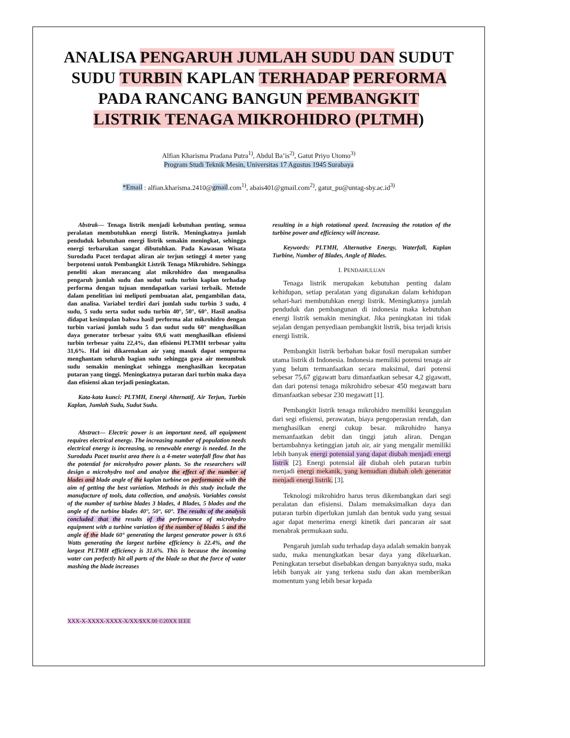ANALISA PENGARUH JUMLAH SUDU DAN SUDUT SUDU TURBIN KAPLAN TERHADAP PERFORMA PADA RANCANG BANGUN PEMBANGKIT LISTRIK TENAGA MIKROHIDRO (PLTMH)
Alfian Kharisma Pradana Putra<sup>1)</sup>, Abdul Ba’is<sup>2)</sup>, Gatut Priyo Utomo<sup>3)</sup>
Program Studi Teknik Mesin, Universitas 17 Agustus 1945 Surabaya
*Email : alfian.kharisma.2410@gmail.com<sup>1)</sup>, abais401@gmail.com<sup>2)</sup>, gatut_pu@untag-sby.ac.id<sup>3)</sup>
Abstrak— Tenaga listrik menjadi kebutuhan penting, semua peralatan membutuhkan energi listrik. Meningkatnya jumlah penduduk kebutuhan energi listrik semakin meningkat, sehingga energi terbarukan sangat dibutuhkan. Pada Kawasan Wisata Surodadu Pacet terdapat aliran air terjun setinggi 4 meter yang berpotensi untuk Pembangkit Listrik Tenaga Mikrohidro. Sehingga peneliti akan merancang alat mikrohidro dan menganalisa pengaruh jumlah sudu dan sudut sudu turbin kaplan terhadap performa dengan tujuan mendapatkan variasi terbaik. Metode dalam penelitian ini meliputi pembuatan alat, pengambilan data, dan analisa. Variabel terdiri dari jumlah sudu turbin 3 sudu, 4 sudu, 5 sudu serta sudut sudu turbin 40°, 50°, 60°. Hasil analisa didapat kesimpulan bahwa hasil performa alat mikrohidro dengan turbin variasi jumlah sudu 5 dan sudut sudu 60° menghasilkan daya generator terbesar yaitu 69,6 watt menghasilkan efisiensi turbin terbesar yaitu 22,4%, dan efisiensi PLTMH terbesar yaitu 31,6%. Hal ini dikarenakan air yang masuk dapat sempurna menghantam seluruh bagian sudu sehingga gaya air menumbuk sudu semakin meningkat sehingga menghasilkan kecepatan putaran yang tinggi. Meningkatnya putaran dari turbin maka daya dan efisiensi akan terjadi peningkatan.
Kata-kata kunci: PLTMH, Energi Alternatif, Air Terjun, Turbin Kaplan, Jumlah Sudu, Sudut Sudu.
Abstract— Electric power is an important need, all equipment requires electrical energy. The increasing number of population needs electrical energy is increasing, so renewable energy is needed. In the Surodadu Pacet tourist area there is a 4-meter waterfall flow that has the potential for microhydro power plants. So the researchers will design a microhydro tool and analyze the effect of the number of blades and blade angle of the kaplan turbine on performance with the aim of getting the best variation. Methods in this study include the manufacture of tools, data collection, and analysis. Variables consist of the number of turbine blades 3 blades, 4 Blades, 5 blades and the angle of the turbine blades 40°, 50°, 60°. The results of the analysis concluded that the results of the performance of microhydro equipment with a turbine variation of the number of blades 5 and the angle of the blade 60° generating the largest generator power is 69.6 Watts generating the largest turbine efficiency is 22.4%, and the largest PLTMH efficiency is 31.6%. This is because the incoming water can perfectly hit all parts of the blade so that the force of water mashing the blade increases
resulting in a high rotational speed. Increasing the rotation of the turbine power and efficiency will increase.
Keywords: PLTMH, Alternative Energy, Waterfall, Kaplan Turbine, Number of Blades, Angle of Blades.
I. PENDAHULUAN
Tenaga listrik merupakan kebutuhan penting dalam kehidupan, setiap peralatan yang digunakan dalam kehidupan sehari-hari membutuhkan energi listrik. Meningkatnya jumlah penduduk dan pembangunan di indonesia maka kebutuhan energi listrik semakin meningkat. Jika peningkatan ini tidak sejalan dengan penyediaan pembangkit listrik, bisa terjadi krisis energi listrik.
Pembangkit listrik berbahan bakar fosil merupakan sumber utama listrik di Indonesia. Indonesia memiliki potensi tenaga air yang belum termanfaatkan secara maksimal, dari potensi sebesar 75,67 gigawatt baru dimanfaatkan sebesar 4,2 gigawatt, dan dari potensi tenaga mikrohidro sebesar 450 megawatt baru dimanfaatkan sebesar 230 megawatt [1].
Pembangkit listrik tenaga mikrohidro memiliki keunggulan dari segi efisiensi, perawatan, biaya pengoperasian rendah, dan menghasilkan energi cukup besar. mikrohidro hanya memanfaatkan debit dan tinggi jatuh aliran. Dengan bertambahnya ketinggian jatuh air, air yang mengalir memiliki lebih banyak energi potensial yang dapat diubah menjadi energi listrik [2]. Energi potensial air diubah oleh putaran turbin menjadi energi mekanik, yang kemudian diubah oleh generator menjadi energi listrik. [3].
Teknologi mikrohidro harus terus dikembangkan dari segi peralatan dan efisiensi. Dalam memaksimalkan daya dan putaran turbin diperlukan jumlah dan bentuk sudu yang sesuai agar dapat menerima energi kinetik dari pancaran air saat menabrak permukaan sudu.
Pengaruh jumlah sudu terhadap daya adalah semakin banyak sudu, maka menungkatkan besar daya yang dikeluarkan. Peningkatan tersebut disebabkan dengan banyaknya sudu, maka lebih banyak air yang terkena sudu dan akan memberikan momentum yang lebih besar kepada
XXX-X-XXXX-XXXX-X/XX/$XX.00 ©20XX IEEE